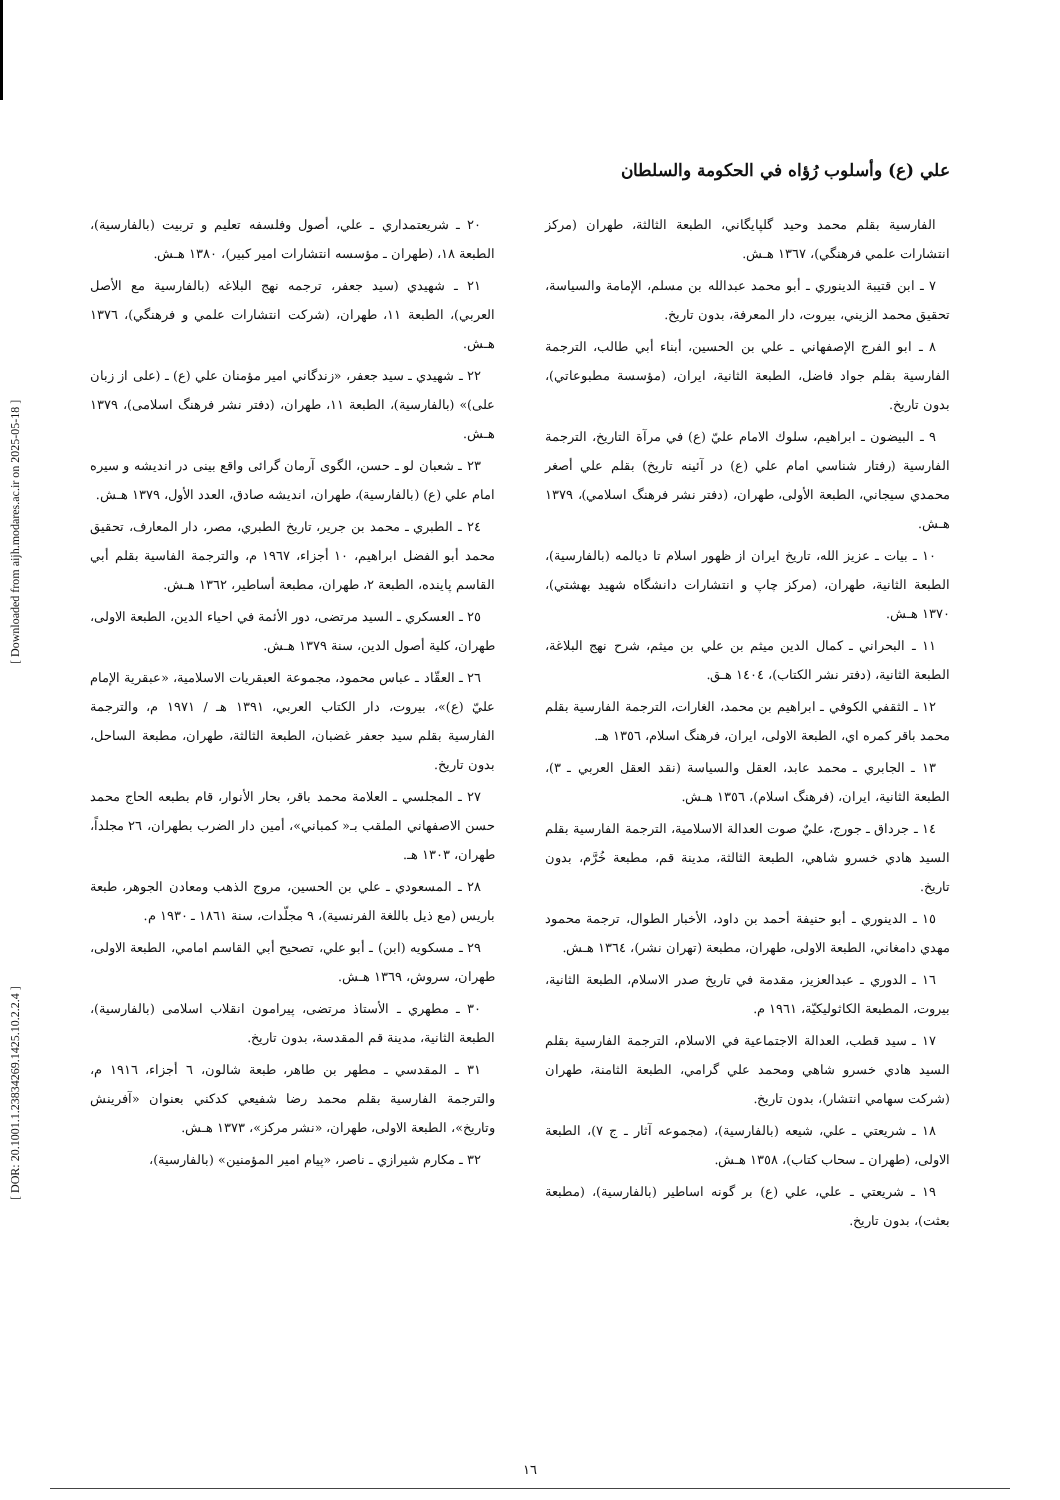[ DOR: 20.1001.1.23834269.1425.10.2.2.4 ] [ Downloaded from aijh.modares.ac.ir on 2025-05-18 ]
علي (ع) وأسلوب رُؤاه في الحكومة والسلطان
الفارسية بقلم محمد وحيد گلپايگاني، الطبعة الثالثة، طهران (مركز انتشارات علمي فرهنگي)، ١٣٦٧ هـش.
٧ ـ ابن قتيبة الدينوري ـ أبو محمد عبدالله بن مسلم، الإمامة والسياسة، تحقيق محمد الزيني، بيروت، دار المعرفة، بدون تاريخ.
٨ ـ ابو الفرج الإصفهاني ـ علي بن الحسين، أبناء أبي طالب، الترجمة الفارسية بقلم جواد فاضل، الطبعة الثانية، ايران، (مؤسسة مطبوعاتي)، بدون تاريخ.
٩ ـ البيضون ـ ابراهيم، سلوك الامام عليّ (ع) في مرآة التاريخ، الترجمة الفارسية (رفتار شناسي امام علي (ع) در آئينه تاريخ) بقلم علي أصغر محمدي سيجاني، الطبعة الأولى، طهران، (دفتر نشر فرهنگ اسلامي)، ١٣٧٩ هـش.
١٠ ـ بيات ـ عزيز الله، تاريخ ايران از ظهور اسلام تا ديالمه (بالفارسية)، الطبعة الثانية، طهران، (مركز چاپ و انتشارات دانشگاه شهيد بهشتي)، ١٣٧٠ هـش.
١١ ـ البحراني ـ كمال الدين ميثم بن علي بن ميثم، شرح نهج البلاغة، الطبعة الثانية، (دفتر نشر الكتاب)، ١٤٠٤ هـق.
١٢ ـ الثقفي الكوفي ـ ابراهيم بن محمد، الغارات، الترجمة الفارسية بقلم محمد باقر كمره اي، الطبعة الاولى، ايران، فرهنگ اسلام، ١٣٥٦ هـ.
١٣ ـ الجابري ـ محمد عابد، العقل والسياسة (نقد العقل العربي ـ ٣)، الطبعة الثانية، ايران، (فرهنگ اسلام)، ١٣٥٦ هـش.
١٤ ـ جرداق ـ جورج، عليٌ صوت العدالة الاسلامية، الترجمة الفارسية بقلم السيد هادي خسرو شاهي، الطبعة الثالثة، مدينة قم، مطبعة خُرَّم، بدون تاريخ.
١٥ ـ الدينوري ـ أبو حنيفة أحمد بن داود، الأخبار الطوال، ترجمة محمود مهدي دامغاني، الطبعة الاولى، طهران، مطبعة (تهران نشر)، ١٣٦٤ هـش.
١٦ ـ الدوري ـ عبدالعزيز، مقدمة في تاريخ صدر الاسلام، الطبعة الثانية، بيروت، المطبعة الكاثوليكيّة، ١٩٦١ م.
١٧ ـ سيد قطب، العدالة الاجتماعية في الاسلام، الترجمة الفارسية بقلم السيد هادي خسرو شاهي ومحمد علي گرامي، الطبعة الثامنة، طهران (شركت سهامي انتشار)، بدون تاريخ.
١٨ ـ شريعتي ـ علي، شيعه (بالفارسية)، (مجموعه آثار ـ ج ٧)، الطبعة الاولى، (طهران ـ سحاب كتاب)، ١٣٥٨ هـش.
١٩ ـ شريعتي ـ علي، علي (ع) بر گونه اساطير (بالفارسية)، (مطبعة بعثت)، بدون تاريخ.
٢٠ ـ شريعتمداري ـ علي، أصول وفلسفه تعليم و تربيت (بالفارسية)، الطبعة ١٨، (طهران ـ مؤسسه انتشارات امير كبير)، ١٣٨٠ هـش.
٢١ ـ شهيدي (سيد جعفر، ترجمه نهج البلاغه (بالفارسية مع الأصل العربي)، الطبعة ١١، طهران، (شركت انتشارات علمي و فرهنگي)، ١٣٧٦ هـش.
٢٢ ـ شهيدي ـ سيد جعفر، «زندگاني امير مؤمنان علي (ع) ـ (على از زبان على)» (بالفارسية)، الطبعة ١١، طهران، (دفتر نشر فرهنگ اسلامى)، ١٣٧٩ هـش.
٢٣ ـ شعبان لو ـ حسن، الگوى آرمان گرائى واقع بينى در انديشه و سيره امام علي (ع) (بالفارسية)، طهران، انديشه صادق، العدد الأول، ١٣٧٩ هـش.
٢٤ ـ الطبري ـ محمد بن جرير، تاريخ الطبري، مصر، دار المعارف، تحقيق محمد أبو الفضل ابراهيم، ١٠ أجزاء، ١٩٦٧ م، والترجمة الفاسية بقلم أبي القاسم پاينده، الطبعة ٢، طهران، مطبعة أساطير، ١٣٦٢ هـش.
٢٥ ـ العسكري ـ السيد مرتضى، دور الأئمة في احياء الدين، الطبعة الاولى، طهران، كلية أصول الدين، سنة ١٣٧٩ هـش.
٢٦ ـ العقّاد ـ عباس محمود، مجموعة العبقريات الاسلامية، «عبقرية الإمام عليّ (ع)»، بيروت، دار الكتاب العربي، ١٣٩١ هـ / ١٩٧١ م، والترجمة الفارسية بقلم سيد جعفر غضبان، الطبعة الثالثة، طهران، مطبعة الساحل، بدون تاريخ.
٢٧ ـ المجلسي ـ العلامة محمد باقر، بحار الأنوار، قام بطبعه الحاج محمد حسن الاصفهاني الملقب بـ« كمباني»، أمين دار الضرب بطهران، ٢٦ مجلداً، طهران، ١٣٠٣ هـ.
٢٨ ـ المسعودي ـ علي بن الحسين، مروج الذهب ومعادن الجوهر، طبعة باريس (مع ذيل باللغة الفرنسية)، ٩ مجلّدات، سنة ١٨٦١ ـ ١٩٣٠ م.
٢٩ ـ مسكويه (ابن) ـ أبو علي، تصحيح أبي القاسم امامي، الطبعة الاولى، طهران، سروش، ١٣٦٩ هـش.
٣٠ ـ مطهري ـ الأستاذ مرتضى، پيرامون انقلاب اسلامى (بالفارسية)، الطبعة الثانية، مدينة قم المقدسة، بدون تاريخ.
٣١ ـ المقدسي ـ مطهر بن طاهر، طبعة شالون، ٦ أجزاء، ١٩١٦ م، والترجمة الفارسية بقلم محمد رضا شفيعي كدكني بعنوان «آفرينش وتاريخ»، الطبعة الاولى، طهران، «نشر مركز»، ١٣٧٣ هـش.
٣٢ ـ مكارم شيرازي ـ ناصر، «پيام امير المؤمنين» (بالفارسية)،
١٦